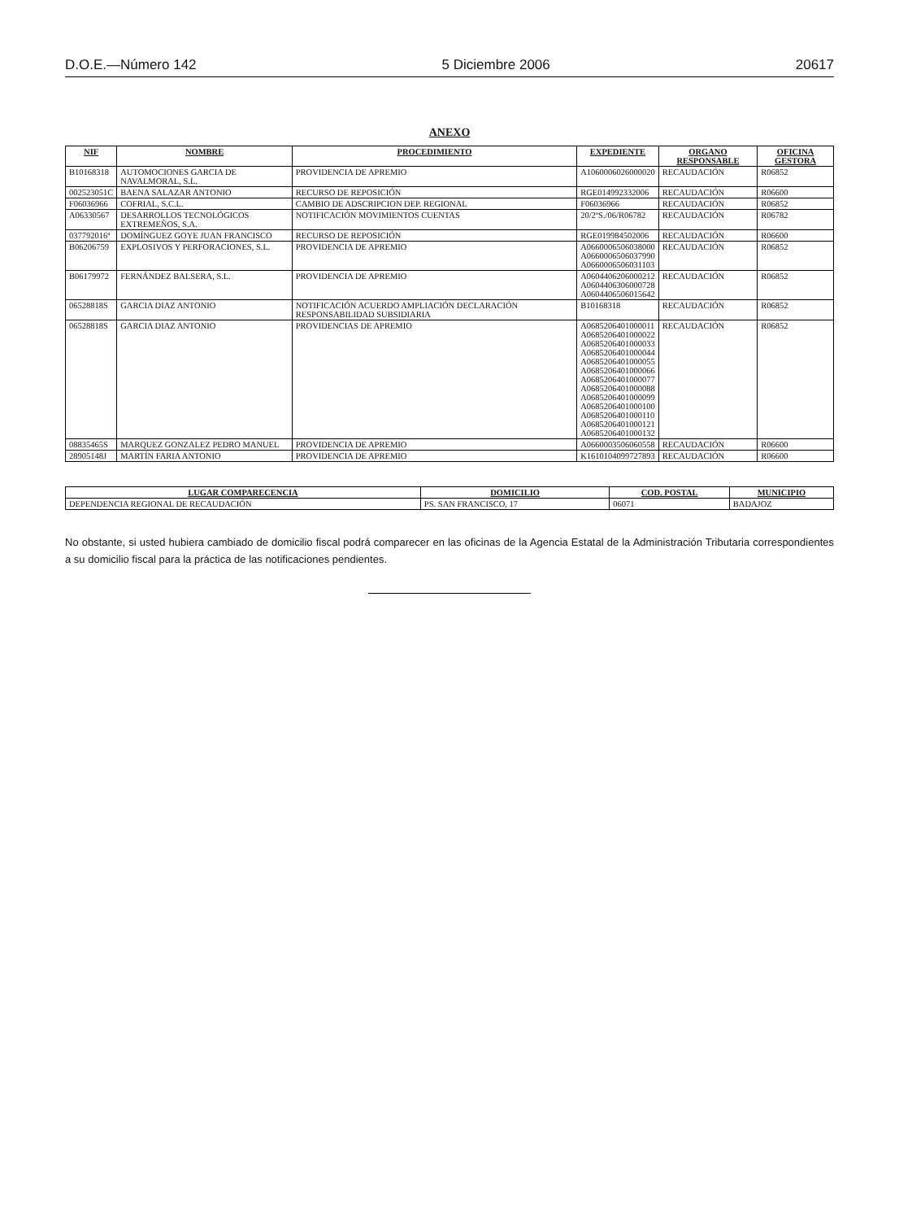D.O.E.—Número 142 5 Diciembre 2006 20617
ANEXO
| NIF | NOMBRE | PROCEDIMIENTO | EXPEDIENTE | ORGANO RESPONSABLE | OFICINA GESTORA |
| --- | --- | --- | --- | --- | --- |
| B10168318 | AUTOMOCIONES GARCIA DE NAVALMORAL, S.L. | PROVIDENCIA DE APREMIO | A1060006026000020 | RECAUDACIÓN | R06852 |
| 002523051C | BAENA SALAZAR ANTONIO | RECURSO DE REPOSICIÓN | RGE014992332006 | RECAUDACIÓN | R06600 |
| F06036966 | COFRIAL, S.C.L. | CAMBIO DE ADSCRIPCION DEP. REGIONAL | F06036966 | RECAUDACIÓN | R06852 |
| A06330567 | DESARROLLOS TECNOLÓGICOS EXTREMEÑOS, S.A. | NOTIFICACIÓN MOVIMIENTOS CUENTAS | 20/2ºS./06/R06782 | RECAUDACIÓN | R06782 |
| 037792016ª | DOMÍNGUEZ GOYE JUAN FRANCISCO | RECURSO DE REPOSICIÓN | RGE019984502006 | RECAUDACIÓN | R06600 |
| B06206759 | EXPLOSIVOS Y PERFORACIONES, S.L. | PROVIDENCIA DE APREMIO | A0660006506038000 A0660006506037990 A0660006506031103 | RECAUDACIÓN | R06852 |
| B06179972 | FERNÁNDEZ BALSERA, S.L. | PROVIDENCIA DE APREMIO | A0604406206000212 A0604406306000728 A0604406506015642 | RECAUDACIÓN | R06852 |
| 06528818S | GARCIA DIAZ ANTONIO | NOTIFICACIÓN ACUERDO AMPLIACIÓN DECLARACIÓN RESPONSABILIDAD SUBSIDIARIA | B10168318 | RECAUDACIÓN | R06852 |
| 06528818S | GARCIA DIAZ ANTONIO | PROVIDENCIAS DE APREMIO | A0685206401000011 A0685206401000022 A0685206401000033 A0685206401000044 A0685206401000055 A0685206401000066 A0685206401000077 A0685206401000088 A0685206401000099 A0685206401000100 A0685206401000110 A0685206401000121 A0685206401000132 | RECAUDACIÓN | R06852 |
| 08835465S | MARQUEZ GONZALEZ PEDRO MANUEL | PROVIDENCIA DE APREMIO | A0660003506060558 | RECAUDACIÓN | R06600 |
| 28905148J | MARTÍN FARIA ANTONIO | PROVIDENCIA DE APREMIO | K1610104099727893 | RECAUDACIÓN | R06600 |
| LUGAR COMPARECENCIA | DOMICILIO | COD. POSTAL | MUNICIPIO |
| --- | --- | --- | --- |
| DEPENDENCIA REGIONAL DE RECAUDACIÓN | PS. SAN FRANCISCO, 17 | 06071 | BADAJOZ |
No obstante, si usted hubiera cambiado de domicilio fiscal podrá comparecer en las oficinas de la Agencia Estatal de la Administración Tributaria correspondientes a su domicilio fiscal para la práctica de las notificaciones pendientes.